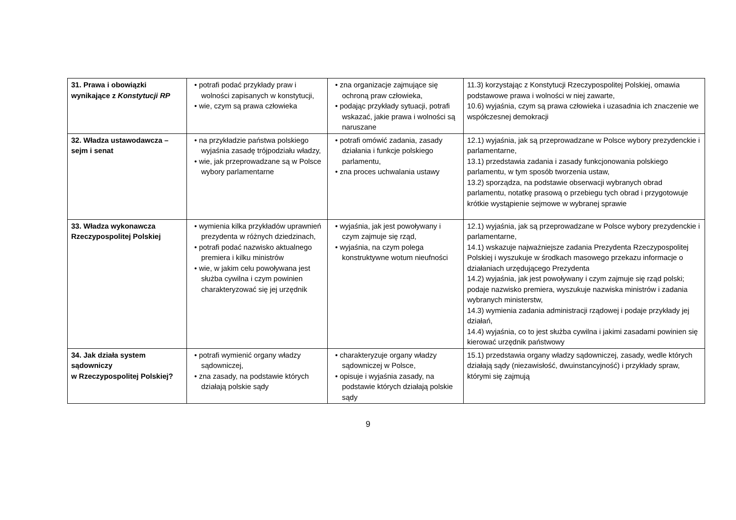| 31. Prawa i obowiązki wynikające z Konstytucji RP | • potrafi podać przykłady praw i wolności zapisanych w konstytucji, • wie, czym są prawa człowieka | • zna organizacje zajmujące się ochroną praw człowieka, • podając przykłady sytuacji, potrafi wskazać, jakie prawa i wolności są naruszane | 11.3) korzystając z Konstytucji Rzeczypospolitej Polskiej, omawia podstawowe prawa i wolności w niej zawarte, 10.6) wyjaśnia, czym są prawa człowieka i uzasadnia ich znaczenie we współczesnej demokracji |
| 32. Władza ustawodawcza – sejm i senat | • na przykładzie państwa polskiego wyjaśnia zasadę trójpodziału władzy, • wie, jak przeprowadzane są w Polsce wybory parlamentarne | • potrafi omówić zadania, zasady działania i funkcje polskiego parlamentu, • zna proces uchwalania ustawy | 12.1) wyjaśnia, jak są przeprowadzane w Polsce wybory prezydenckie i parlamentarne, 13.1) przedstawia zadania i zasady funkcjonowania polskiego parlamentu, w tym sposób tworzenia ustaw, 13.2) sporządza, na podstawie obserwacji wybranych obrad parlamentu, notatkę prasową o przebiegu tych obrad i przygotowuje krótkie wystąpienie sejmowe w wybranej sprawie |
| 33. Władza wykonawcza Rzeczypospolitej Polskiej | • wymienia kilka przykładów uprawnień prezydenta w różnych dziedzinach, • potrafi podać nazwisko aktualnego premiera i kilku ministrów • wie, w jakim celu powoływana jest służba cywilna i czym powinien charakteryzować się jej urzędnik | • wyjaśnia, jak jest powoływany i czym zajmuje się rząd, • wyjaśnia, na czym polega konstruktywne wotum nieufności | 12.1) wyjaśnia, jak są przeprowadzane w Polsce wybory prezydenckie i parlamentarne, 14.1) wskazuje najważniejsze zadania Prezydenta Rzeczypospolitej Polskiej i wyszukuje w środkach masowego przekazu informacje o działaniach urzędującego Prezydenta 14.2) wyjaśnia, jak jest powoływany i czym zajmuje się rząd polski; podaje nazwisko premiera, wyszukuje nazwiska ministrów i zadania wybranych ministerstw, 14.3) wymienia zadania administracji rządowej i podaje przykłady jej działań, 14.4) wyjaśnia, co to jest służba cywilna i jakimi zasadami powinien się kierować urzędnik państwowy |
| 34. Jak działa system sądowniczy w Rzeczypospolitej Polskiej? | • potrafi wymienić organy władzy sądowniczej, • zna zasady, na podstawie których działają polskie sądy | • charakteryzuje organy władzy sądowniczej w Polsce, • opisuje i wyjaśnia zasady, na podstawie których działają polskie sądy | 15.1) przedstawia organy władzy sądowniczej, zasady, wedle których działają sądy (niezawisłość, dwuinstancyjność) i przykłady spraw, którymi się zajmują |
9